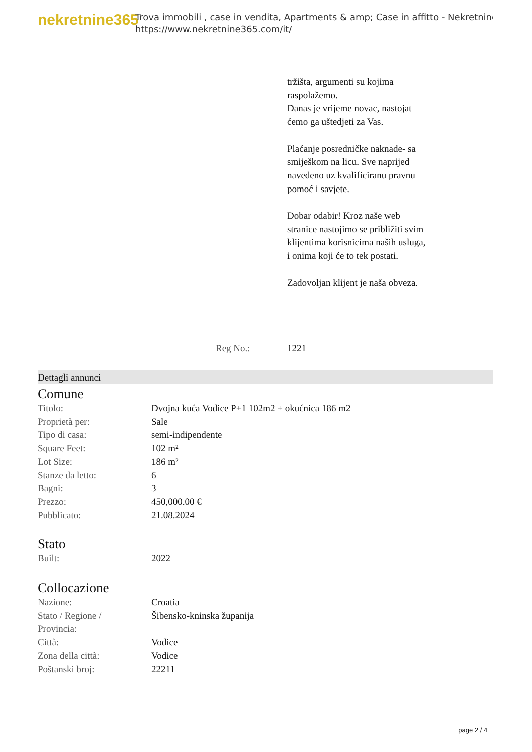nekretnine365
Trova immobili , case in vendita, Apartments & amp; Case in affitto - Nekretnine
https://www.nekretnine365.com/it/
tržišta, argumenti su kojima raspolažemo.
Danas je vrijeme novac, nastojat ćemo ga uštedjeti za Vas.
Plaćanje posredničke naknade- sa smiješkom na licu. Sve naprijed navedeno uz kvalificiranu pravnu pomoć i savjete.
Dobar odabir! Kroz naše web stranice nastojimo se približiti svim klijentima korisnicima naših usluga, i onima koji će to tek postati.
Zadovoljan klijent je naša obveza.
Reg No.: 1221
Dettagli annunci
Comune
| Titolo: | Dvojna kuća Vodice P+1 102m2 + okućnica 186 m2 |
| Proprietà per: | Sale |
| Tipo di casa: | semi-indipendente |
| Square Feet: | 102 m² |
| Lot Size: | 186 m² |
| Stanze da letto: | 6 |
| Bagni: | 3 |
| Prezzo: | 450,000.00 € |
| Pubblicato: | 21.08.2024 |
Stato
| Built: | 2022 |
Collocazione
| Nazione: | Croatia |
| Stato / Regione / Provincia: | Šibensko-kninska županija |
| Città: | Vodice |
| Zona della città: | Vodice |
| Poštanski broj: | 22211 |
page 2 / 4